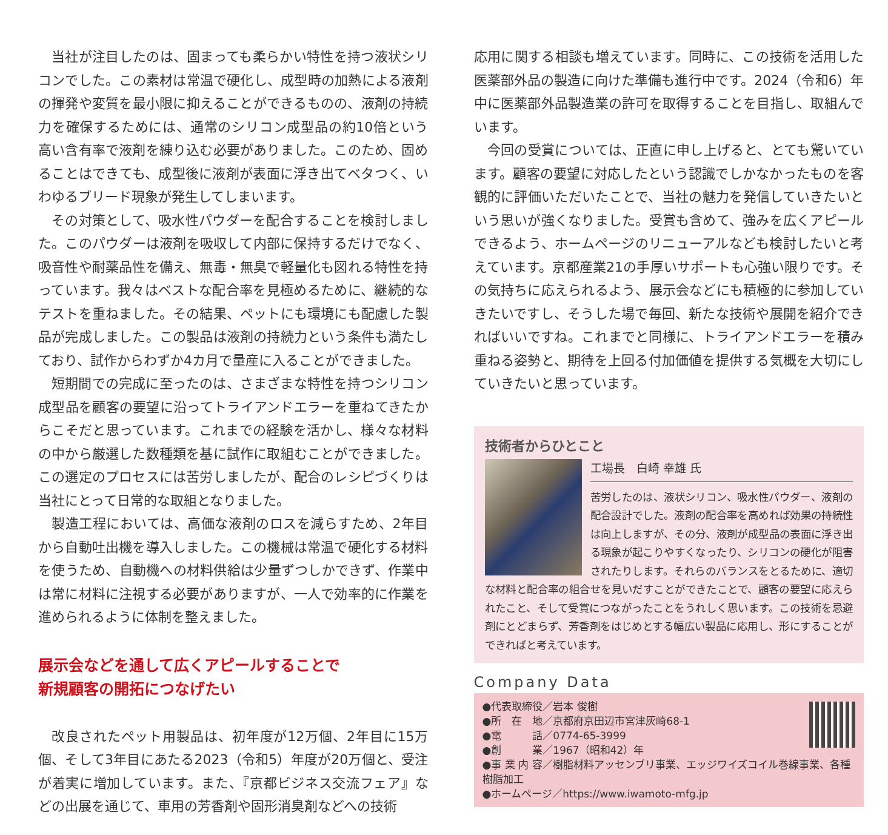当社が注目したのは、固まっても柔らかい特性を持つ液状シリコンでした。この素材は常温で硬化し、成型時の加熱による液剤の揮発や変質を最小限に抑えることができるものの、液剤の持続力を確保するためには、通常のシリコン成型品の約10倍という高い含有率で液剤を練り込む必要がありました。このため、固めることはできても、成型後に液剤が表面に浮き出てベタつく、いわゆるブリード現象が発生してしまいます。
その対策として、吸水性パウダーを配合することを検討しました。このパウダーは液剤を吸収して内部に保持するだけでなく、吸音性や耐薬品性を備え、無毒・無臭で軽量化も図れる特性を持っています。我々はベストな配合率を見極めるために、継続的なテストを重ねました。その結果、ペットにも環境にも配慮した製品が完成しました。この製品は液剤の持続力という条件も満たしており、試作からわずか4カ月で量産に入ることができました。
短期間での完成に至ったのは、さまざまな特性を持つシリコン成型品を顧客の要望に沿ってトライアンドエラーを重ねてきたからこそだと思っています。これまでの経験を活かし、様々な材料の中から厳選した数種類を基に試作に取組むことができました。この選定のプロセスには苦労しましたが、配合のレシピづくりは当社にとって日常的な取組となりました。
製造工程においては、高価な液剤のロスを減らすため、2年目から自動吐出機を導入しました。この機械は常温で硬化する材料を使うため、自動機への材料供給は少量ずつしかできず、作業中は常に材料に注視する必要がありますが、一人で効率的に作業を進められるように体制を整えました。
展示会などを通して広くアピールすることで
新規顧客の開拓につなげたい
改良されたペット用製品は、初年度が12万個、2年目に15万個、そして3年目にあたる2023（令和5）年度が20万個と、受注が着実に増加しています。また、『京都ビジネス交流フェア』などの出展を通じて、車用の芳香剤や固形消臭剤などへの技術
応用に関する相談も増えています。同時に、この技術を活用した医薬部外品の製造に向けた準備も進行中です。2024（令和6）年中に医薬部外品製造業の許可を取得することを目指し、取組んでいます。
今回の受賞については、正直に申し上げると、とても驚いています。顧客の要望に対応したという認識でしかなかったものを客観的に評価いただいたことで、当社の魅力を発信していきたいという思いが強くなりました。受賞も含めて、強みを広くアピールできるよう、ホームページのリニューアルなども検討したいと考えています。京都産業21の手厚いサポートも心強い限りです。その気持ちに応えられるよう、展示会などにも積極的に参加していきたいですし、そうした場で毎回、新たな技術や展開を紹介できればいいですね。これまでと同様に、トライアンドエラーを積み重ねる姿勢と、期待を上回る付加価値を提供する気概を大切にしていきたいと思っています。
技術者からひとこと
工場長　白崎 幸雄 氏
苦労したのは、液状シリコン、吸水性パウダー、液剤の配合設計でした。液剤の配合率を高めれば効果の持続性は向上しますが、その分、液剤が成型品の表面に浮き出る現象が起こりやすくなったり、シリコンの硬化が阻害されたりします。それらのバランスをとるために、適切な材料と配合率の組合せを見いだすことができたことで、顧客の要望に応えられたこと、そして受賞につながったことをうれしく思います。この技術を忌避剤にとどまらず、芳香剤をはじめとする幅広い製品に応用し、形にすることができればと考えています。
Company Data
●代表取締役／岩本 俊樹
●所　在　地／京都府京田辺市宮津灰崎68-1
●電　　　話／0774-65-3999
●創　　　業／1967（昭和42）年
●事 業 内 容／樹脂材料アッセンブリ事業、エッジワイズコイル巻線事業、各種樹脂加工
●ホームページ／https://www.iwamoto-mfg.jp